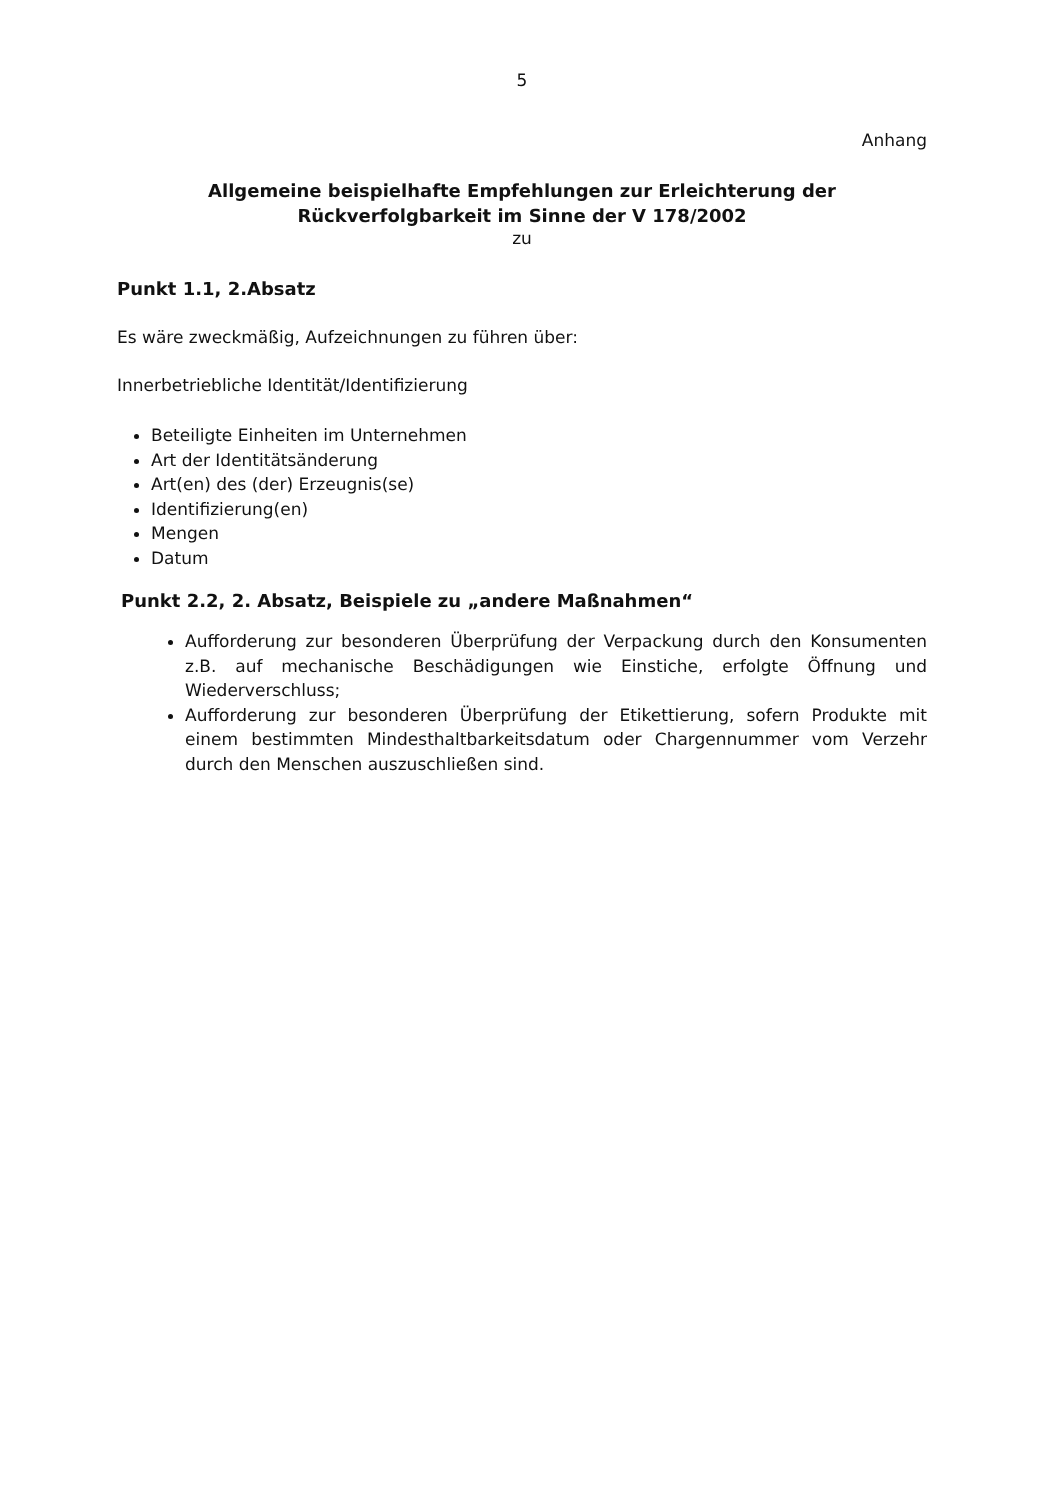5
Anhang
Allgemeine beispielhafte Empfehlungen zur Erleichterung der
Rückverfolgbarkeit im Sinne der V 178/2002
zu
Punkt 1.1, 2.Absatz
Es wäre zweckmäßig, Aufzeichnungen zu führen über:
Innerbetriebliche Identität/Identifizierung
Beteiligte Einheiten im Unternehmen
Art der Identitätsänderung
Art(en) des (der) Erzeugnis(se)
Identifizierung(en)
Mengen
Datum
Punkt 2.2, 2. Absatz, Beispiele zu „andere Maßnahmen“
Aufforderung zur besonderen Überprüfung der Verpackung durch den Konsumenten z.B. auf mechanische Beschädigungen wie Einstiche, erfolgte Öffnung und Wiederverschluss;
Aufforderung zur besonderen Überprüfung der Etikettierung, sofern Produkte mit einem bestimmten Mindesthaltbarkeitsdatum oder Chargennummer vom Verzehr durch den Menschen auszuschließen sind.